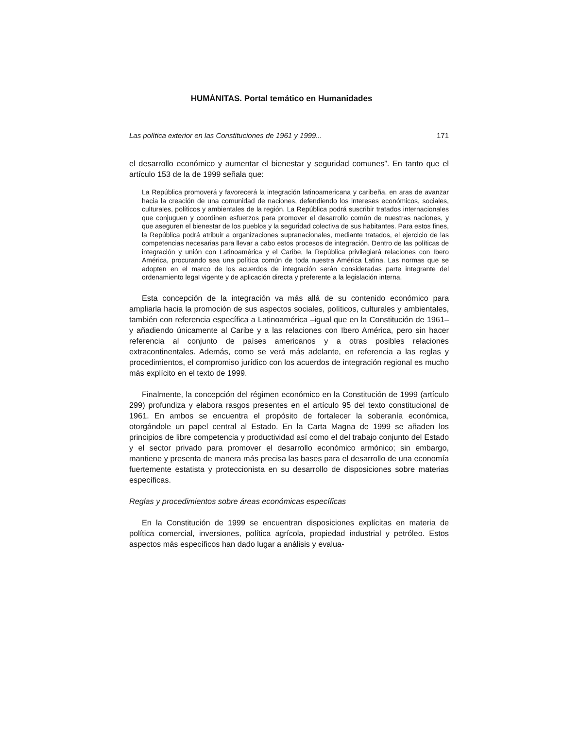HUMÁNITAS. Portal temático en Humanidades
Las política exterior en las Constituciones de 1961 y 1999... 171
el desarrollo económico y aumentar el bienestar y seguridad comunes”. En tanto que el artículo 153 de la de 1999 señala que:
La República promoverá y favorecerá la integración latinoamericana y caribeña, en aras de avanzar hacia la creación de una comunidad de naciones, defendiendo los intereses económicos, sociales, culturales, políticos y ambientales de la región. La República podrá suscribir tratados internacionales que conjuguen y coordinen esfuerzos para promover el desarrollo común de nuestras naciones, y que aseguren el bienestar de los pueblos y la seguridad colectiva de sus habitantes. Para estos fines, la República podrá atribuir a organizaciones supranacionales, mediante tratados, el ejercicio de las competencias necesarias para llevar a cabo estos procesos de integración. Dentro de las políticas de integración y unión con Latinoamérica y el Caribe, la República privilegiará relaciones con Ibero América, procurando sea una política común de toda nuestra América Latina. Las normas que se adopten en el marco de los acuerdos de integración serán consideradas parte integrante del ordenamiento legal vigente y de aplicación directa y preferente a la legislación interna.
Esta concepción de la integración va más allá de su contenido económico para ampliarla hacia la promoción de sus aspectos sociales, políticos, culturales y ambientales, también con referencia específica a Latinoamérica –igual que en la Constitución de 1961– y añadiendo únicamente al Caribe y a las relaciones con Ibero América, pero sin hacer referencia al conjunto de países americanos y a otras posibles relaciones extracontinentales. Además, como se verá más adelante, en referencia a las reglas y procedimientos, el compromiso jurídico con los acuerdos de integración regional es mucho más explícito en el texto de 1999.
Finalmente, la concepción del régimen económico en la Constitución de 1999 (artículo 299) profundiza y elabora rasgos presentes en el artículo 95 del texto constitucional de 1961. En ambos se encuentra el propósito de fortalecer la soberanía económica, otorgándole un papel central al Estado. En la Carta Magna de 1999 se añaden los principios de libre competencia y productividad así como el del trabajo conjunto del Estado y el sector privado para promover el desarrollo económico armónico; sin embargo, mantiene y presenta de manera más precisa las bases para el desarrollo de una economía fuertemente estatista y proteccionista en su desarrollo de disposiciones sobre materias específicas.
Reglas y procedimientos sobre áreas económicas específicas
En la Constitución de 1999 se encuentran disposiciones explícitas en materia de política comercial, inversiones, política agrícola, propiedad industrial y petróleo. Estos aspectos más específicos han dado lugar a análisis y evalua-